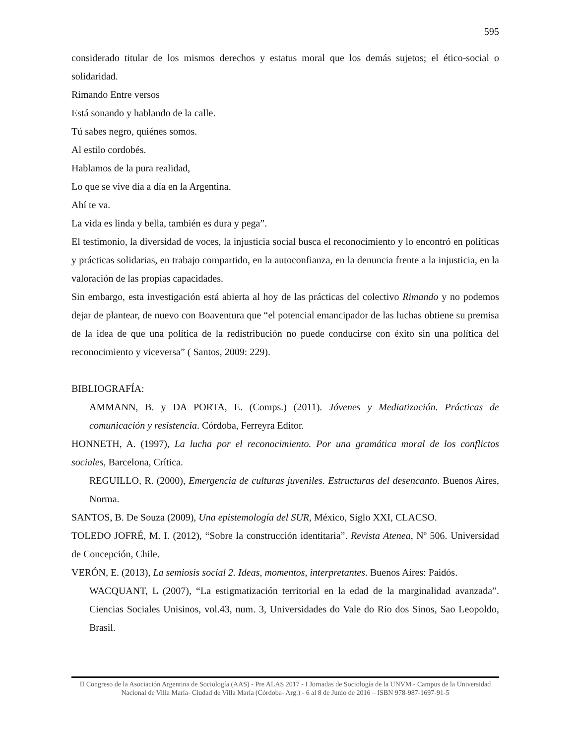595
considerado titular de los mismos derechos y estatus moral que los demás sujetos; el ético-social o solidaridad.
Rimando Entre versos
Está sonando y hablando de la calle.
Tú sabes negro, quiénes somos.
Al estilo cordobés.
Hablamos de la pura realidad,
Lo que se vive día a día en la Argentina.
Ahí te va.
La vida es linda y bella, también es dura y pega”.
El testimonio, la diversidad de voces, la injusticia social busca el reconocimiento y lo encontró en políticas y prácticas solidarias, en trabajo compartido, en la autoconfianza, en la denuncia frente a la injusticia, en la valoración de las propias capacidades.
Sin embargo, esta investigación está abierta al hoy de las prácticas del colectivo Rimando y no podemos dejar de plantear, de nuevo con Boaventura que “el potencial emancipador de las luchas obtiene su premisa de la idea de que una política de la redistribución no puede conducirse con éxito sin una política del reconocimiento y viceversa” ( Santos, 2009: 229).
BIBLIOGRAFÍA:
AMMANN, B. y DA PORTA, E. (Comps.) (2011). Jóvenes y Mediatización. Prácticas de comunicación y resistencia. Córdoba, Ferreyra Editor.
HONNETH, A. (1997), La lucha por el reconocimiento. Por una gramática moral de los conflictos sociales, Barcelona, Crítica.
REGUILLO, R. (2000), Emergencia de culturas juveniles. Estructuras del desencanto. Buenos Aires, Norma.
SANTOS, B. De Souza (2009), Una epistemología del SUR, México, Siglo XXI, CLACSO.
TOLEDO JOFRÉ, M. I. (2012), “Sobre la construcción identitaria”. Revista Atenea, Nº 506. Universidad de Concepción, Chile.
VERÓN, E. (2013), La semiosis social 2. Ideas, momentos, interpretantes. Buenos Aires: Paidós.
WACQUANT, L (2007), “La estigmatización territorial en la edad de la marginalidad avanzada”. Ciencias Sociales Unisinos, vol.43, num. 3, Universidades do Vale do Rio dos Sinos, Sao Leopoldo, Brasil.
II Congreso de la Asociación Argentina de Sociología (AAS) - Pre ALAS 2017 - I Jornadas de Sociología de la UNVM - Campus de la Universidad Nacional de Villa María- Ciudad de Villa María (Córdoba- Arg.) - 6 al 8 de Junio de 2016 – ISBN 978-987-1697-91-5